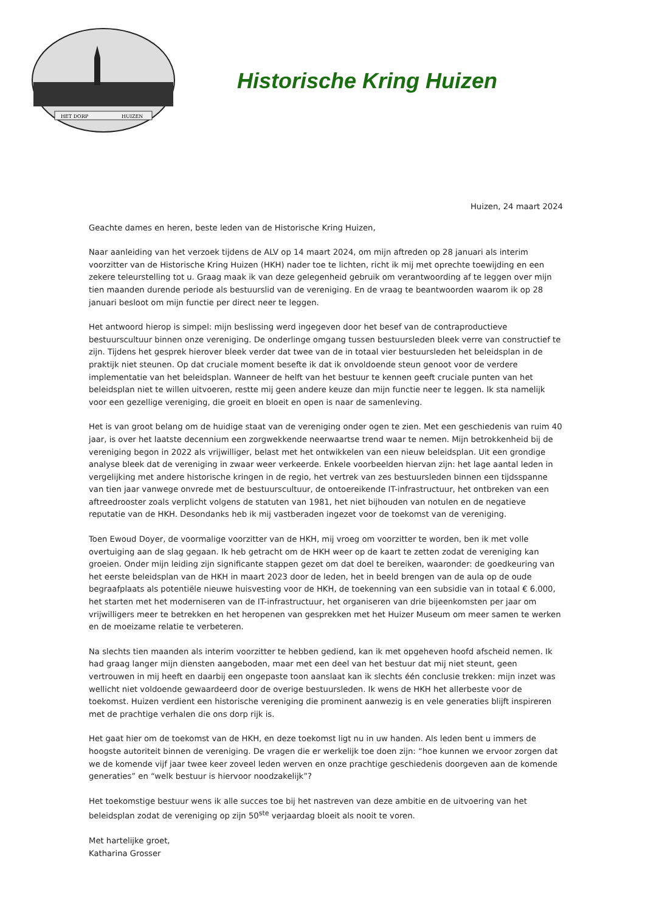HET DORP
HUIZEN
Historische Kring Huizen
Huizen, 24 maart 2024
Geachte dames en heren, beste leden van de Historische Kring Huizen,
Naar aanleiding van het verzoek tijdens de ALV op 14 maart 2024, om mijn aftreden op 28 januari als interim voorzitter van de Historische Kring Huizen (HKH) nader toe te lichten, richt ik mij met oprechte toewijding en een zekere teleurstelling tot u. Graag maak ik van deze gelegenheid gebruik om verantwoording af te leggen over mijn tien maanden durende periode als bestuurslid van de vereniging. En de vraag te beantwoorden waarom ik op 28 januari besloot om mijn functie per direct neer te leggen.
Het antwoord hierop is simpel: mijn beslissing werd ingegeven door het besef van de contraproductieve bestuurscultuur binnen onze vereniging. De onderlinge omgang tussen bestuursleden bleek verre van constructief te zijn. Tijdens het gesprek hierover bleek verder dat twee van de in totaal vier bestuursleden het beleidsplan in de praktijk niet steunen. Op dat cruciale moment besefte ik dat ik onvoldoende steun genoot voor de verdere implementatie van het beleidsplan. Wanneer de helft van het bestuur te kennen geeft cruciale punten van het beleidsplan niet te willen uitvoeren, restte mij geen andere keuze dan mijn functie neer te leggen. Ik sta namelijk voor een gezellige vereniging, die groeit en bloeit en open is naar de samenleving.
Het is van groot belang om de huidige staat van de vereniging onder ogen te zien. Met een geschiedenis van ruim 40 jaar, is over het laatste decennium een zorgwekkende neerwaartse trend waar te nemen. Mijn betrokkenheid bij de vereniging begon in 2022 als vrijwilliger, belast met het ontwikkelen van een nieuw beleidsplan. Uit een grondige analyse bleek dat de vereniging in zwaar weer verkeerde. Enkele voorbeelden hiervan zijn: het lage aantal leden in vergelijking met andere historische kringen in de regio, het vertrek van zes bestuursleden binnen een tijdsspanne van tien jaar vanwege onvrede met de bestuurscultuur, de ontoereikende IT-infrastructuur, het ontbreken van een aftreedrooster zoals verplicht volgens de statuten van 1981, het niet bijhouden van notulen en de negatieve reputatie van de HKH. Desondanks heb ik mij vastberaden ingezet voor de toekomst van de vereniging.
Toen Ewoud Doyer, de voormalige voorzitter van de HKH, mij vroeg om voorzitter te worden, ben ik met volle overtuiging aan de slag gegaan. Ik heb getracht om de HKH weer op de kaart te zetten zodat de vereniging kan groeien. Onder mijn leiding zijn significante stappen gezet om dat doel te bereiken, waaronder: de goedkeuring van het eerste beleidsplan van de HKH in maart 2023 door de leden, het in beeld brengen van de aula op de oude begraafplaats als potentiële nieuwe huisvesting voor de HKH, de toekenning van een subsidie van in totaal € 6.000, het starten met het moderniseren van de IT-infrastructuur, het organiseren van drie bijeenkomsten per jaar om vrijwilligers meer te betrekken en het heropenen van gesprekken met het Huizer Museum om meer samen te werken en de moeizame relatie te verbeteren.
Na slechts tien maanden als interim voorzitter te hebben gediend, kan ik met opgeheven hoofd afscheid nemen. Ik had graag langer mijn diensten aangeboden, maar met een deel van het bestuur dat mij niet steunt, geen vertrouwen in mij heeft en daarbij een ongepaste toon aanslaat kan ik slechts één conclusie trekken: mijn inzet was wellicht niet voldoende gewaardeerd door de overige bestuursleden. Ik wens de HKH het allerbeste voor de toekomst. Huizen verdient een historische vereniging die prominent aanwezig is en vele generaties blijft inspireren met de prachtige verhalen die ons dorp rijk is.
Het gaat hier om de toekomst van de HKH, en deze toekomst ligt nu in uw handen. Als leden bent u immers de hoogste autoriteit binnen de vereniging. De vragen die er werkelijk toe doen zijn: “hoe kunnen we ervoor zorgen dat we de komende vijf jaar twee keer zoveel leden werven en onze prachtige geschiedenis doorgeven aan de komende generaties” en “welk bestuur is hiervoor noodzakelijk”?
Het toekomstige bestuur wens ik alle succes toe bij het nastreven van deze ambitie en de uitvoering van het beleidsplan zodat de vereniging op zijn 50<sup>ste</sup> verjaardag bloeit als nooit te voren.
Met hartelijke groet,
Katharina Grosser